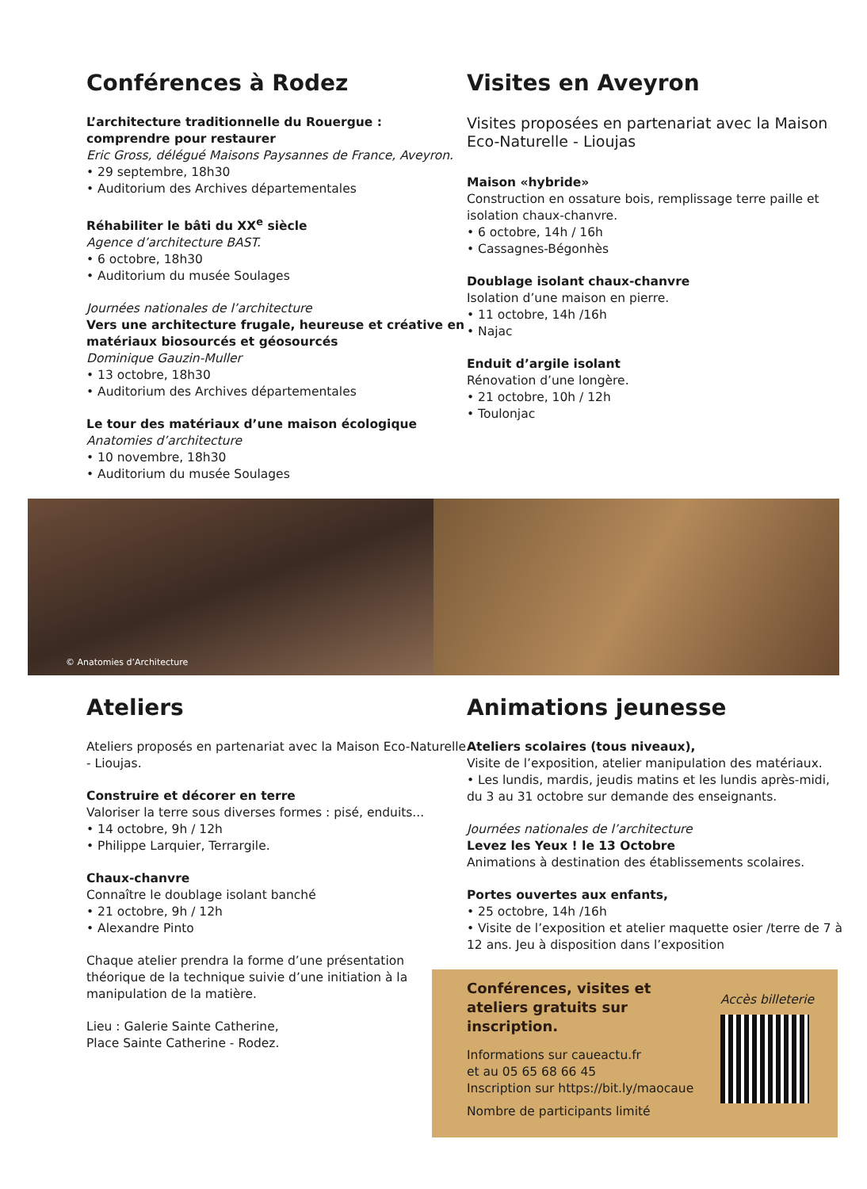Conférences à Rodez
L’architecture traditionnelle du Rouergue : comprendre pour restaurer
Eric Gross, délégué Maisons Paysannes de France, Aveyron.
• 29 septembre, 18h30
• Auditorium des Archives départementales
Réhabiliter le bâti du XX<sup>e</sup> siècle
Agence d’architecture BAST.
• 6 octobre, 18h30
• Auditorium du musée Soulages
Journées nationales de l’architecture
Vers une architecture frugale, heureuse et créative en matériaux biosourcés et géosourcés
Dominique Gauzin-Muller
• 13 octobre, 18h30
• Auditorium des Archives départementales
Le tour des matériaux d’une maison écologique
Anatomies d’architecture
• 10 novembre, 18h30
• Auditorium du musée Soulages
Visites en Aveyron
Visites proposées en partenariat avec la Maison Eco-Naturelle - Lioujas
Maison «hybride»
Construction en ossature bois, remplissage terre paille et isolation chaux-chanvre.
• 6 octobre, 14h / 16h
• Cassagnes-Bégonhès
Doublage isolant chaux-chanvre
Isolation d’une maison en pierre.
• 11 octobre, 14h /16h
• Najac
Enduit d’argile isolant
Rénovation d’une longère.
• 21 octobre, 10h / 12h
• Toulonjac
© Anatomies d’Architecture
Ateliers
Ateliers proposés en partenariat avec la Maison Eco-Naturelle - Lioujas.
Construire et décorer en terre
Valoriser la terre sous diverses formes : pisé, enduits...
• 14 octobre, 9h / 12h
• Philippe Larquier, Terrargile.
Chaux-chanvre
Connaître le doublage isolant banché
• 21 octobre, 9h / 12h
• Alexandre Pinto
Chaque atelier prendra la forme d’une présentation théorique de la technique suivie d’une initiation à la manipulation de la matière.
Lieu : Galerie Sainte Catherine,
Place Sainte Catherine - Rodez.
Animations jeunesse
Ateliers scolaires (tous niveaux),
Visite de l’exposition, atelier manipulation des matériaux.
• Les lundis, mardis, jeudis matins et les lundis après-midi, du 3 au 31 octobre sur demande des enseignants.
Journées nationales de l’architecture
Levez les Yeux ! le 13 Octobre
Animations à destination des établissements scolaires.
Portes ouvertes aux enfants,
• 25 octobre, 14h /16h
• Visite de l’exposition et atelier maquette osier /terre de 7 à 12 ans. Jeu à disposition dans l’exposition
Conférences, visites et ateliers gratuits sur inscription.
Informations sur caueactu.fr
et au 05 65 68 66 45
Inscription sur https://bit.ly/maocaue
Nombre de participants limité
Accès billeterie